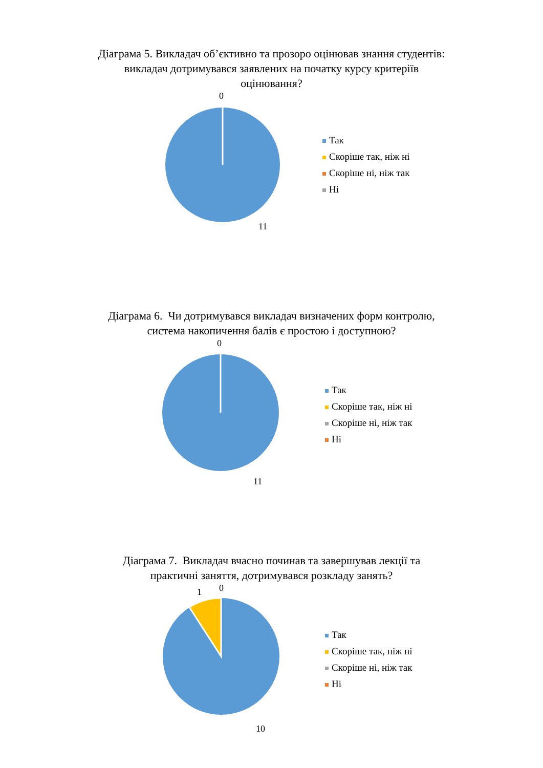Діаграма 5. Викладач об’єктивно та прозоро оцінював знання студентів: викладач дотримувався заявлених на початку курсу критеріїв оцінювання?
0
11
Так
Скоріше так, ніж ні
Скоріше ні, ніж так
Ні
Діаграма 6. Чи дотримувався викладач визначених форм контролю, система накопичення балів є простою і доступною?
0
11
Так
Скоріше так, ніж ні
Скоріше ні, ніж так
Ні
Діаграма 7. Викладач вчасно починав та завершував лекції та практичні заняття, дотримувався розкладу занять?
1 0
10
Так
Скоріше так, ніж ні
Скоріше ні, ніж так
Ні